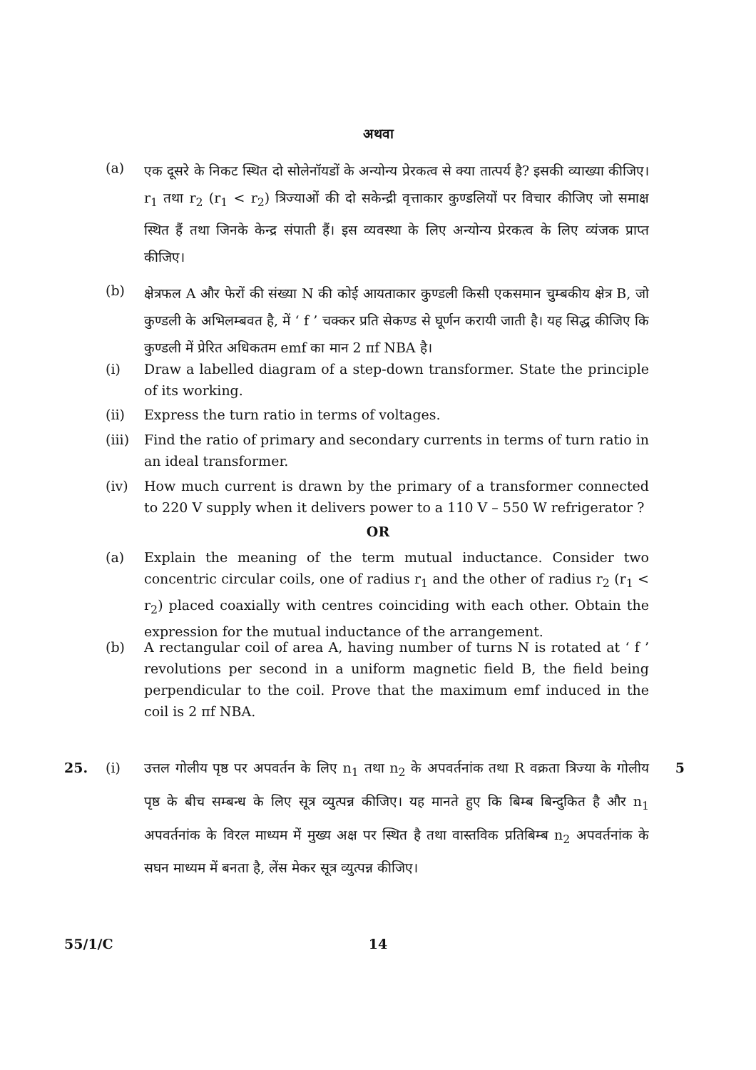अथवा
(a)
एक दूसरे के निकट स्थित दो सोलेनॉयडों के अन्योन्य प्रेरकत्व से क्या तात्पर्य है? इसकी व्याख्या कीजिए। r<sub>1</sub> तथा r<sub>2</sub> (r<sub>1</sub> < r<sub>2</sub>) त्रिज्याओं की दो सकेन्द्री वृत्ताकार कुण्डलियों पर विचार कीजिए जो समाक्ष स्थित हैं तथा जिनके केन्द्र संपाती हैं। इस व्यवस्था के लिए अन्योन्य प्रेरकत्व के लिए व्यंजक प्राप्त कीजिए।
(b)
क्षेत्रफल A और फेरों की संख्या N की कोई आयताकार कुण्डली किसी एकसमान चुम्बकीय क्षेत्र B, जो कुण्डली के अभिलम्बवत है, में ‘ f ’ चक्कर प्रति सेकण्ड से घूर्णन करायी जाती है। यह सिद्ध कीजिए कि कुण्डली में प्रेरित अधिकतम emf का मान 2 πf NBA है।
(i) Draw a labelled diagram of a step-down transformer. State the principle of its working.
(ii) Express the turn ratio in terms of voltages.
(iii)
Find the ratio of primary and secondary currents in terms of turn ratio in an ideal transformer.
(iv) How much current is drawn by the primary of a transformer connected to 220 V supply when it delivers power to a 110 V – 550 W refrigerator ?
OR
(a) Explain the meaning of the term mutual inductance. Consider two concentric circular coils, one of radius r<sub>1</sub> and the other of radius r<sub>2</sub> (r<sub>1</sub> < r<sub>2</sub>) placed coaxially with centres coinciding with each other. Obtain the expression for the mutual inductance of the arrangement.
(b) A rectangular coil of area A, having number of turns N is rotated at ‘ f ’ revolutions per second in a uniform magnetic field B, the field being perpendicular to the coil. Prove that the maximum emf induced in the coil is 2 πf NBA.
25. (i) उत्तल गोलीय पृष्ठ पर अपवर्तन के लिए n<sub>1</sub> तथा n<sub>2</sub> के अपवर्तनांक तथा R वक्रता त्रिज्या के गोलीय पृष्ठ के बीच सम्बन्ध के लिए सूत्र व्युत्पन्न कीजिए। यह मानते हुए कि बिम्ब बिन्दुकित है और n<sub>1</sub> अपवर्तनांक के विरल माध्यम में मुख्य अक्ष पर स्थित है तथा वास्तविक प्रतिबिम्ब n<sub>2</sub> अपवर्तनांक के सघन माध्यम में बनता है, लेंस मेकर सूत्र व्युत्पन्न कीजिए।
5
55/1/C
14